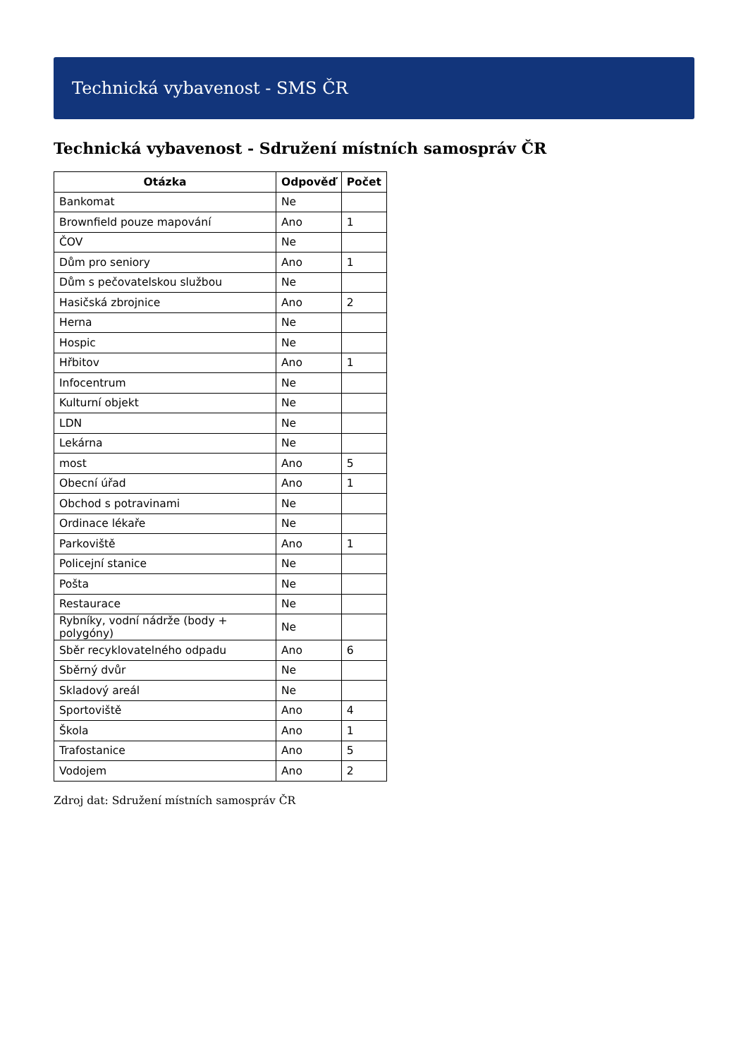Technická vybavenost - SMS ČR
Technická vybavenost - Sdružení místních samospráv ČR
| Otázka | Odpověď | Počet |
| --- | --- | --- |
| Bankomat | Ne | |
| Brownfield pouze mapování | Ano | 1 |
| ČOV | Ne | |
| Dům pro seniory | Ano | 1 |
| Dům s pečovatelskou službou | Ne | |
| Hasičská zbrojnice | Ano | 2 |
| Herna | Ne | |
| Hospic | Ne | |
| Hřbitov | Ano | 1 |
| Infocentrum | Ne | |
| Kulturní objekt | Ne | |
| LDN | Ne | |
| Lekárna | Ne | |
| most | Ano | 5 |
| Obecní úřad | Ano | 1 |
| Obchod s potravinami | Ne | |
| Ordinace lékaře | Ne | |
| Parkoviště | Ano | 1 |
| Policejní stanice | Ne | |
| Pošta | Ne | |
| Restaurace | Ne | |
| Rybníky, vodní nádrže (body + polygóny) | Ne | |
| Sběr recyklovatelného odpadu | Ano | 6 |
| Sběrný dvůr | Ne | |
| Skladový areál | Ne | |
| Sportoviště | Ano | 4 |
| Škola | Ano | 1 |
| Trafostanice | Ano | 5 |
| Vodojem | Ano | 2 |
Zdroj dat: Sdružení místních samospráv ČR